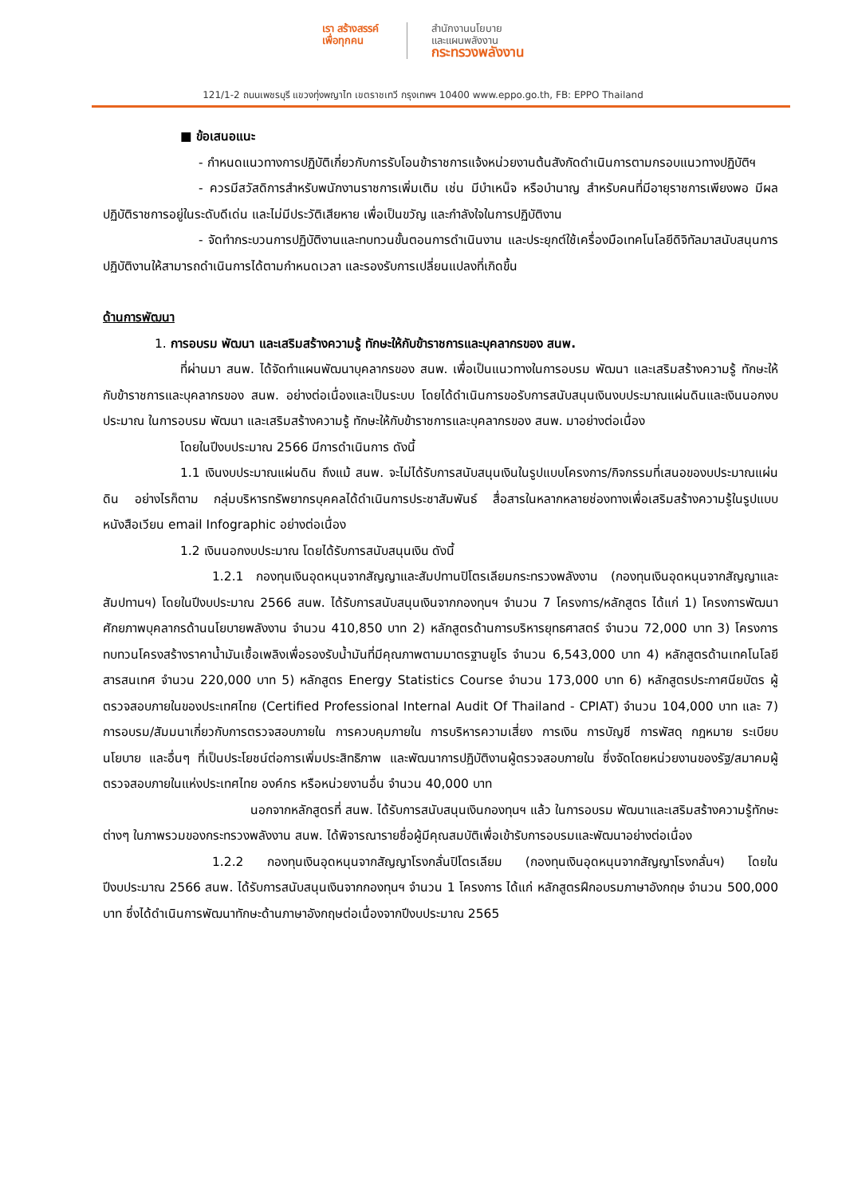เรา สร้างสรรค์
เพื่อทุกคน
สำนักงานนโยบาย
และแผนพลังงาน
กระทรวงพลังงาน
121/1-2 ถนนเพชรบุรี แขวงทุ่งพญาไท เขตราชเทวี กรุงเทพฯ 10400 www.eppo.go.th, FB: EPPO Thailand
■ ข้อเสนอแนะ
- กำหนดแนวทางการปฏิบัติเกี่ยวกับการรับโอนข้าราชการแจ้งหน่วยงานต้นสังกัดดำเนินการตามกรอบแนวทางปฏิบัติฯ
- ควรมีสวัสดิการสำหรับพนักงานราชการเพิ่มเติม เช่น มีบำเหน็จ หรือบำนาญ สำหรับคนที่มีอายุราชการเพียงพอ มีผลปฏิบัติราชการอยู่ในระดับดีเด่น และไม่มีประวัติเสียหาย เพื่อเป็นขวัญ และกำลังใจในการปฏิบัติงาน
- จัดทำกระบวนการปฏิบัติงานและทบทวนขั้นตอนการดำเนินงาน และประยุกต์ใช้เครื่องมือเทคโนโลยีดิจิทัลมาสนับสนุนการปฏิบัติงานให้สามารถดำเนินการได้ตามกำหนดเวลา และรองรับการเปลี่ยนแปลงที่เกิดขึ้น
ด้านการพัฒนา
1. การอบรม พัฒนา และเสริมสร้างความรู้ ทักษะให้กับข้าราชการและบุคลากรของ สนพ.
ที่ผ่านมา สนพ. ได้จัดทำแผนพัฒนาบุคลากรของ สนพ. เพื่อเป็นแนวทางในการอบรม พัฒนา และเสริมสร้างความรู้ ทักษะให้กับข้าราชการและบุคลากรของ สนพ. อย่างต่อเนื่องและเป็นระบบ โดยได้ดำเนินการขอรับการสนับสนุนเงินงบประมาณแผ่นดินและเงินนอกงบประมาณ ในการอบรม พัฒนา และเสริมสร้างความรู้ ทักษะให้กับข้าราชการและบุคลากรของ สนพ. มาอย่างต่อเนื่อง
โดยในปีงบประมาณ 2566 มีการดำเนินการ ดังนี้
1.1 เงินงบประมาณแผ่นดิน ถึงแม้ สนพ. จะไม่ได้รับการสนับสนุนเงินในรูปแบบโครงการ/กิจกรรมที่เสนอของบประมาณแผ่นดิน อย่างไรก็ตาม กลุ่มบริหารทรัพยากรบุคคลได้ดำเนินการประชาสัมพันธ์ สื่อสารในหลากหลายช่องทางเพื่อเสริมสร้างความรู้ในรูปแบบ หนังสือเวียน email Infographic อย่างต่อเนื่อง
1.2 เงินนอกงบประมาณ โดยได้รับการสนับสนุนเงิน ดังนี้
1.2.1 กองทุนเงินอุดหนุนจากสัญญาและสัมปทานปิโตรเลียมกระทรวงพลังงาน (กองทุนเงินอุดหนุนจากสัญญาและสัมปทานฯ) โดยในปีงบประมาณ 2566 สนพ. ได้รับการสนับสนุนเงินจากกองทุนฯ จำนวน 7 โครงการ/หลักสูตร ได้แก่ 1) โครงการพัฒนาศักยภาพบุคลากรด้านนโยบายพลังงาน จำนวน 410,850 บาท 2) หลักสูตรด้านการบริหารยุทธศาสตร์ จำนวน 72,000 บาท 3) โครงการทบทวนโครงสร้างราคาน้ำมันเชื้อเพลิงเพื่อรองรับน้ำมันที่มีคุณภาพตามมาตรฐานยูโร จำนวน 6,543,000 บาท 4) หลักสูตรด้านเทคโนโลยีสารสนเทศ จำนวน 220,000 บาท 5) หลักสูตร Energy Statistics Course จำนวน 173,000 บาท 6) หลักสูตรประกาศนียบัตร ผู้ตรวจสอบภายในของประเทศไทย (Certified Professional Internal Audit Of Thailand - CPIAT) จำนวน 104,000 บาท และ 7) การอบรม/สัมมนาเกี่ยวกับการตรวจสอบภายใน การควบคุมภายใน การบริหารความเสี่ยง การเงิน การบัญชี การพัสดุ กฎหมาย ระเบียบ นโยบาย และอื่นๆ ที่เป็นประโยชน์ต่อการเพิ่มประสิทธิภาพ และพัฒนาการปฏิบัติงานผู้ตรวจสอบภายใน ซึ่งจัดโดยหน่วยงานของรัฐ/สมาคมผู้ตรวจสอบภายในแห่งประเทศไทย องค์กร หรือหน่วยงานอื่น จำนวน 40,000 บาท
นอกจากหลักสูตรที่ สนพ. ได้รับการสนับสนุนเงินกองทุนฯ แล้ว ในการอบรม พัฒนาและเสริมสร้างความรู้ทักษะต่างๆ ในภาพรวมของกระทรวงพลังงาน สนพ. ได้พิจารณารายชื่อผู้มีคุณสมบัติเพื่อเข้ารับการอบรมและพัฒนาอย่างต่อเนื่อง
1.2.2 กองทุนเงินอุดหนุนจากสัญญาโรงกลั่นปิโตรเลียม (กองทุนเงินอุดหนุนจากสัญญาโรงกลั่นฯ) โดยในปีงบประมาณ 2566 สนพ. ได้รับการสนับสนุนเงินจากกองทุนฯ จำนวน 1 โครงการ ได้แก่ หลักสูตรฝึกอบรมภาษาอังกฤษ จำนวน 500,000 บาท ซึ่งได้ดำเนินการพัฒนาทักษะด้านภาษาอังกฤษต่อเนื่องจากปีงบประมาณ 2565